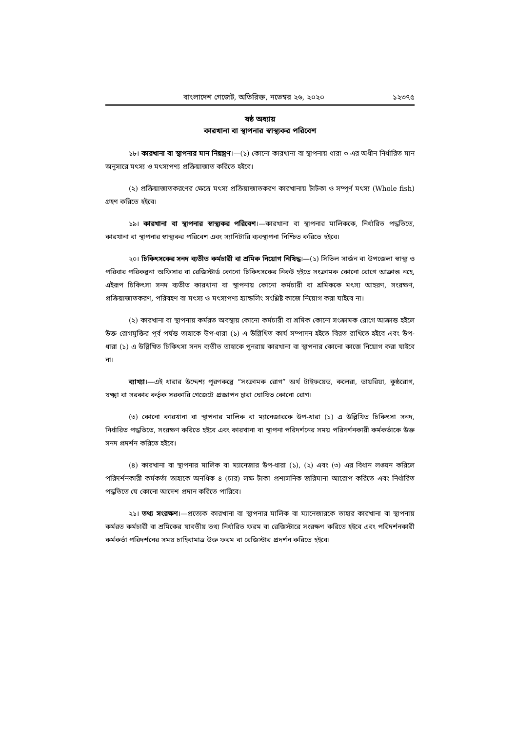বাংলাদেশ গেজেট, অতিরিক্ত, নভেম্বর ২৬, ২০২০ ১২৩৭৫
ষষ্ঠ অধ্যায়
কারখানা বা স্থাপনার স্বাস্থ্যকর পরিবেশ
১৮। কারখানা বা স্থাপনার মান নিয়ন্ত্রণ।—(১) কোনো কারখানা বা স্থাপনায় ধারা ৩ এর অধীন নির্ধারিত মান অনুসারে মৎস্য ও মৎস্যপণ্য প্রক্রিয়াজাত করিতে হইবে।
(২) প্রক্রিয়াজাতকরণের ক্ষেত্রে মৎস্য প্রক্রিয়াজাতকরণ কারখানায় টাটকা ও সম্পূর্ণ মৎস্য (Whole fish) গ্রহণ করিতে হইবে।
১৯। কারখানা বা স্থাপনার স্বাস্থ্যকর পরিবেশ।—কারখানা বা স্থাপনার মালিককে, নির্ধারিত পদ্ধতিতে, কারখানা বা স্থাপনার স্বাস্থ্যকর পরিবেশ এবং স্যানিটারি ব্যবস্থাপনা নিশ্চিত করিতে হইবে।
২০। চিকিৎসকের সনদ ব্যতীত কর্মচারী বা শ্রমিক নিয়োগ নিষিদ্ধ।—(১) সিভিল সার্জন বা উপজেলা স্বাস্থ্য ও পরিবার পরিকল্পনা অফিসার বা রেজিস্টার্ড কোনো চিকিৎসকের নিকট হইতে সংক্রামক কোনো রোগে আক্রান্ত নহে, এইরূপ চিকিৎসা সনদ ব্যতীত কারখানা বা স্থাপনায় কোনো কর্মচারী বা শ্রমিককে মৎস্য আহরণ, সংরক্ষণ, প্রক্রিয়াজাতকরণ, পরিবহণ বা মৎস্য ও মৎস্যপণ্য হ্যান্ডলিং সংশ্লিষ্ট কাজে নিয়োগ করা যাইবে না।
(২) কারখানা বা স্থাপনায় কর্মরত অবস্থায় কোনো কর্মচারী বা শ্রমিক কোনো সংক্রামক রোগে আক্রান্ত হইলে উক্ত রোগমুক্তির পূর্ব পর্যন্ত তাহাকে উপ-ধারা (১) এ উল্লিখিত কার্য সম্পাদন হইতে বিরত রাখিতে হইবে এবং উপ-ধারা (১) এ উল্লিখিত চিকিৎসা সনদ ব্যতীত তাহাকে পুনরায় কারখানা বা স্থাপনার কোনো কাজে নিয়োগ করা যাইবে না।
ব্যাখ্যা।—এই ধারার উদ্দেশ্য পূরণকল্পে “সংক্রামক রোগ” অর্থ টাইফয়েড, কলেরা, ডায়রিয়া, কুষ্ঠরোগ, যক্ষ্মা বা সরকার কর্তৃক সরকারি গেজেটে প্রজ্ঞাপন দ্বারা ঘোষিত কোনো রোগ।
(৩) কোনো কারখানা বা স্থাপনার মালিক বা ম্যানেজারকে উপ-ধারা (১) এ উল্লিখিত চিকিৎসা সনদ, নির্ধারিত পদ্ধতিতে, সংরক্ষণ করিতে হইবে এবং কারখানা বা স্থাপনা পরিদর্শনের সময় পরিদর্শনকারী কর্মকর্তাকে উক্ত সনদ প্রদর্শন করিতে হইবে।
(৪) কারখানা বা স্থাপনার মালিক বা ম্যানেজার উপ-ধারা (১), (২) এবং (৩) এর বিধান লঙ্ঘন করিলে পরিদর্শনকারী কর্মকর্তা তাহাকে অনধিক ৪ (চার) লক্ষ টাকা প্রশাসনিক জরিমানা আরোপ করিতে এবং নির্ধারিত পদ্ধতিতে যে কোনো আদেশ প্রদান করিতে পারিবে।
২১। তথ্য সংরক্ষণ।—প্রত্যেক কারখানা বা স্থাপনার মালিক বা ম্যানেজারকে তাহার কারখানা বা স্থাপনায় কর্মরত কর্মচারী বা শ্রমিকের যাবতীয় তথ্য নির্ধারিত ফরম বা রেজিস্টারে সংরক্ষণ করিতে হইবে এবং পরিদর্শনকারী কর্মকর্তা পরিদর্শনের সময় চাহিবামাত্র উক্ত ফরম বা রেজিস্টার প্রদর্শন করিতে হইবে।